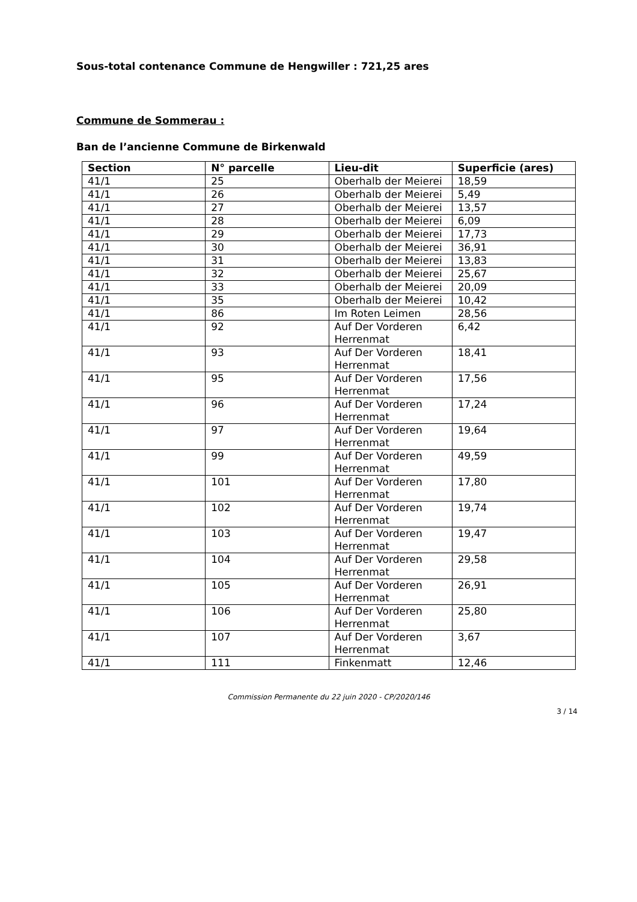Sous-total contenance Commune de Hengwiller : 721,25 ares
Commune de Sommerau :
Ban de l’ancienne Commune de Birkenwald
| Section | N° parcelle | Lieu-dit | Superficie (ares) |
| --- | --- | --- | --- |
| 41/1 | 25 | Oberhalb der Meierei | 18,59 |
| 41/1 | 26 | Oberhalb der Meierei | 5,49 |
| 41/1 | 27 | Oberhalb der Meierei | 13,57 |
| 41/1 | 28 | Oberhalb der Meierei | 6,09 |
| 41/1 | 29 | Oberhalb der Meierei | 17,73 |
| 41/1 | 30 | Oberhalb der Meierei | 36,91 |
| 41/1 | 31 | Oberhalb der Meierei | 13,83 |
| 41/1 | 32 | Oberhalb der Meierei | 25,67 |
| 41/1 | 33 | Oberhalb der Meierei | 20,09 |
| 41/1 | 35 | Oberhalb der Meierei | 10,42 |
| 41/1 | 86 | Im Roten Leimen | 28,56 |
| 41/1 | 92 | Auf Der Vorderen Herrenmat | 6,42 |
| 41/1 | 93 | Auf Der Vorderen Herrenmat | 18,41 |
| 41/1 | 95 | Auf Der Vorderen Herrenmat | 17,56 |
| 41/1 | 96 | Auf Der Vorderen Herrenmat | 17,24 |
| 41/1 | 97 | Auf Der Vorderen Herrenmat | 19,64 |
| 41/1 | 99 | Auf Der Vorderen Herrenmat | 49,59 |
| 41/1 | 101 | Auf Der Vorderen Herrenmat | 17,80 |
| 41/1 | 102 | Auf Der Vorderen Herrenmat | 19,74 |
| 41/1 | 103 | Auf Der Vorderen Herrenmat | 19,47 |
| 41/1 | 104 | Auf Der Vorderen Herrenmat | 29,58 |
| 41/1 | 105 | Auf Der Vorderen Herrenmat | 26,91 |
| 41/1 | 106 | Auf Der Vorderen Herrenmat | 25,80 |
| 41/1 | 107 | Auf Der Vorderen Herrenmat | 3,67 |
| 41/1 | 111 | Finkenmatt | 12,46 |
Commission Permanente du 22 juin 2020 - CP/2020/146
3 / 14